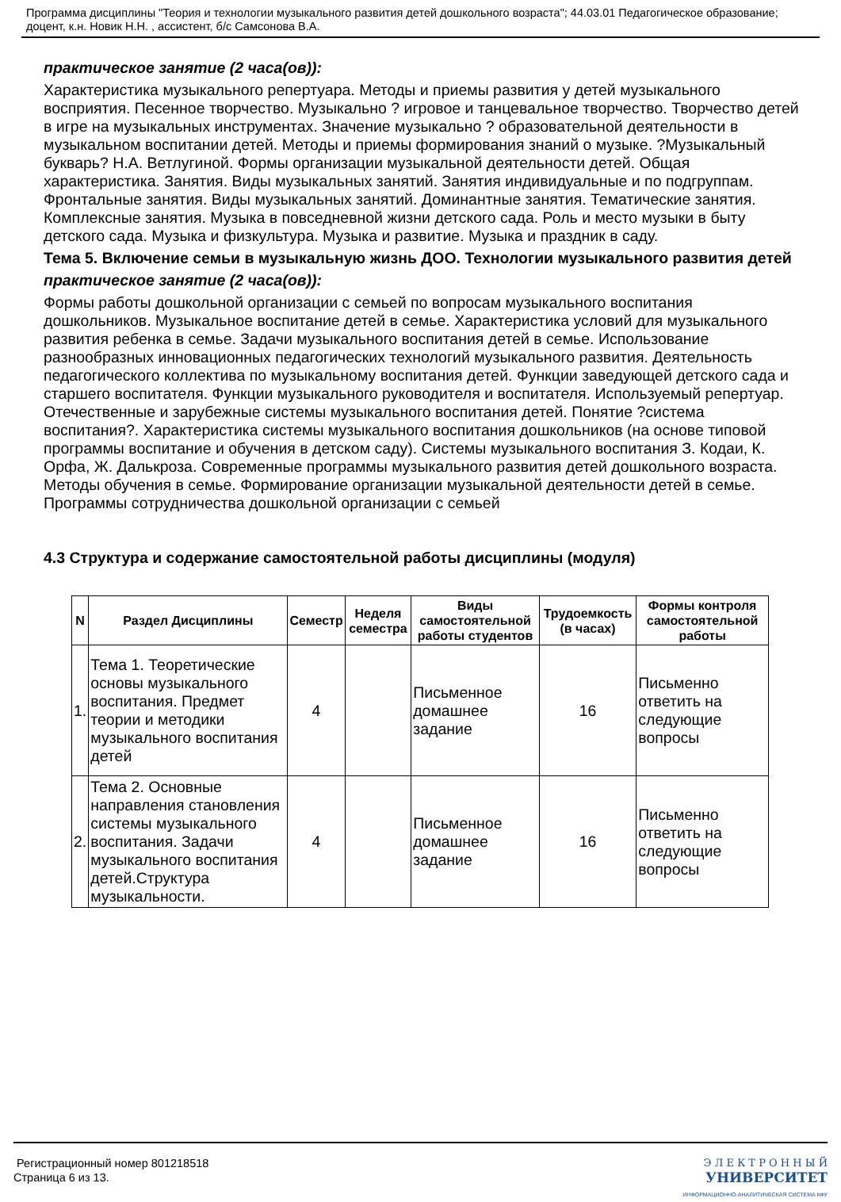Программа дисциплины "Теория и технологии музыкального развития детей дошкольного возраста"; 44.03.01 Педагогическое образование; доцент, к.н. Новик Н.Н. , ассистент, б/с Самсонова В.А.
практическое занятие (2 часа(ов)):
Характеристика музыкального репертуара. Методы и приемы развития у детей музыкального восприятия. Песенное творчество. Музыкально ? игровое и танцевальное творчество. Творчество детей в игре на музыкальных инструментах. Значение музыкально ? образовательной деятельности в музыкальном воспитании детей. Методы и приемы формирования знаний о музыке. ?Музыкальный букварь? Н.А. Ветлугиной. Формы организации музыкальной деятельности детей. Общая характеристика. Занятия. Виды музыкальных занятий. Занятия индивидуальные и по подгруппам. Фронтальные занятия. Виды музыкальных занятий. Доминантные занятия. Тематические занятия. Комплексные занятия. Музыка в повседневной жизни детского сада. Роль и место музыки в быту детского сада. Музыка и физкультура. Музыка и развитие. Музыка и праздник в саду.
Тема 5. Включение семьи в музыкальную жизнь ДОО. Технологии музыкального развития детей
практическое занятие (2 часа(ов)):
Формы работы дошкольной организации с семьей по вопросам музыкального воспитания дошкольников. Музыкальное воспитание детей в семье. Характеристика условий для музыкального развития ребенка в семье. Задачи музыкального воспитания детей в семье. Использование разнообразных инновационных педагогических технологий музыкального развития. Деятельность педагогического коллектива по музыкальному воспитания детей. Функции заведующей детского сада и старшего воспитателя. Функции музыкального руководителя и воспитателя. Используемый репертуар. Отечественные и зарубежные системы музыкального воспитания детей. Понятие ?система воспитания?. Характеристика системы музыкального воспитания дошкольников (на основе типовой программы воспитание и обучения в детском саду). Системы музыкального воспитания З. Кодаи, К. Орфа, Ж. Далькроза. Современные программы музыкального развития детей дошкольного возраста. Методы обучения в семье. Формирование организации музыкальной деятельности детей в семье. Программы сотрудничества дошкольной организации с семьей
4.3 Структура и содержание самостоятельной работы дисциплины (модуля)
| N | Раздел Дисциплины | Семестр | Неделя семестра | Виды самостоятельной работы студентов | Трудоемкость (в часах) | Формы контроля самостоятельной работы |
| --- | --- | --- | --- | --- | --- | --- |
| 1. | Тема 1. Теоретические основы музыкального воспитания. Предмет теории и методики музыкального воспитания детей | 4 | | Письменное домашнее задание | 16 | Письменно ответить на следующие вопросы |
| 2. | Тема 2. Основные направления становления системы музыкального воспитания. Задачи музыкального воспитания детей.Структура музыкальности. | 4 | | Письменное домашнее задание | 16 | Письменно ответить на следующие вопросы |
Регистрационный номер 801218518
Страница 6 из 13.
Э Л Е К Т Р О Н Н Ы Й
УНИВЕРСИТЕТ
ИНФОРМАЦИОННО-АНАЛИТИЧЕСКАЯ СИСТЕМА КФУ